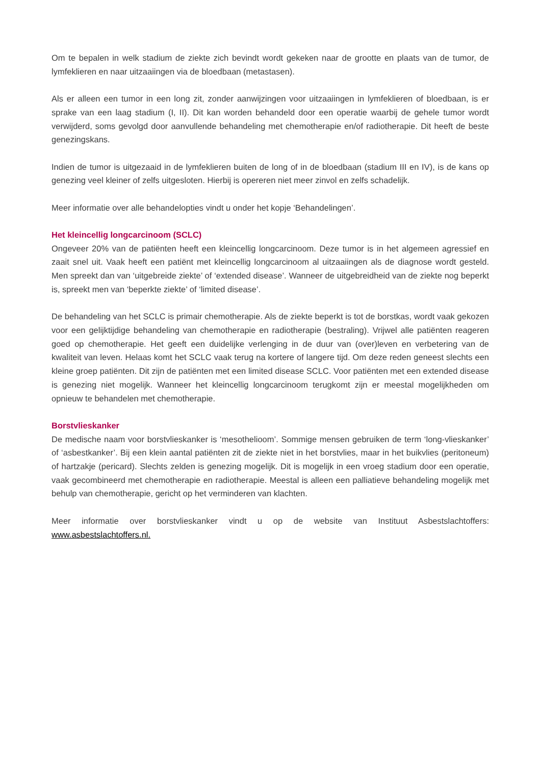Om te bepalen in welk stadium de ziekte zich bevindt wordt gekeken naar de grootte en plaats van de tumor, de lymfeklieren en naar uitzaaiingen via de bloedbaan (metastasen).
Als er alleen een tumor in een long zit, zonder aanwijzingen voor uitzaaiingen in lymfeklieren of bloedbaan, is er sprake van een laag stadium (I, II). Dit kan worden behandeld door een operatie waarbij de gehele tumor wordt verwijderd, soms gevolgd door aanvullende behandeling met chemotherapie en/of radiotherapie. Dit heeft de beste genezingskans.
Indien de tumor is uitgezaaid in de lymfeklieren buiten de long of in de bloedbaan (stadium III en IV), is de kans op genezing veel kleiner of zelfs uitgesloten. Hierbij is opereren niet meer zinvol en zelfs schadelijk.
Meer informatie over alle behandelopties vindt u onder het kopje ‘Behandelingen’.
Het kleincellig longcarcinoom (SCLC)
Ongeveer 20% van de patiënten heeft een kleincellig longcarcinoom. Deze tumor is in het algemeen agressief en zaait snel uit. Vaak heeft een patiënt met kleincellig longcarcinoom al uitzaaiingen als de diagnose wordt gesteld. Men spreekt dan van ‘uitgebreide ziekte’ of ‘extended disease’. Wanneer de uitgebreidheid van de ziekte nog beperkt is, spreekt men van ‘beperkte ziekte’ of ‘limited disease’.
De behandeling van het SCLC is primair chemotherapie. Als de ziekte beperkt is tot de borstkas, wordt vaak gekozen voor een gelijktijdige behandeling van chemotherapie en radiotherapie (bestraling). Vrijwel alle patiënten reageren goed op chemotherapie. Het geeft een duidelijke verlenging in de duur van (over)leven en verbetering van de kwaliteit van leven. Helaas komt het SCLC vaak terug na kortere of langere tijd. Om deze reden geneest slechts een kleine groep patiënten. Dit zijn de patiënten met een limited disease SCLC. Voor patiënten met een extended disease is genezing niet mogelijk. Wanneer het kleincellig longcarcinoom terugkomt zijn er meestal mogelijkheden om opnieuw te behandelen met chemotherapie.
Borstvlieskanker
De medische naam voor borstvlieskanker is ‘mesothelioom’. Sommige mensen gebruiken de term ‘long-vlieskanker’ of ‘asbestkanker’. Bij een klein aantal patiënten zit de ziekte niet in het borstvlies, maar in het buikvlies (peritoneum) of hartzakje (pericard). Slechts zelden is genezing mogelijk. Dit is mogelijk in een vroeg stadium door een operatie, vaak gecombineerd met chemotherapie en radiotherapie. Meestal is alleen een palliatieve behandeling mogelijk met behulp van chemotherapie, gericht op het verminderen van klachten.
Meer informatie over borstvlieskanker vindt u op de website van Instituut Asbestslachtoffers: www.asbestslachtoffers.nl.